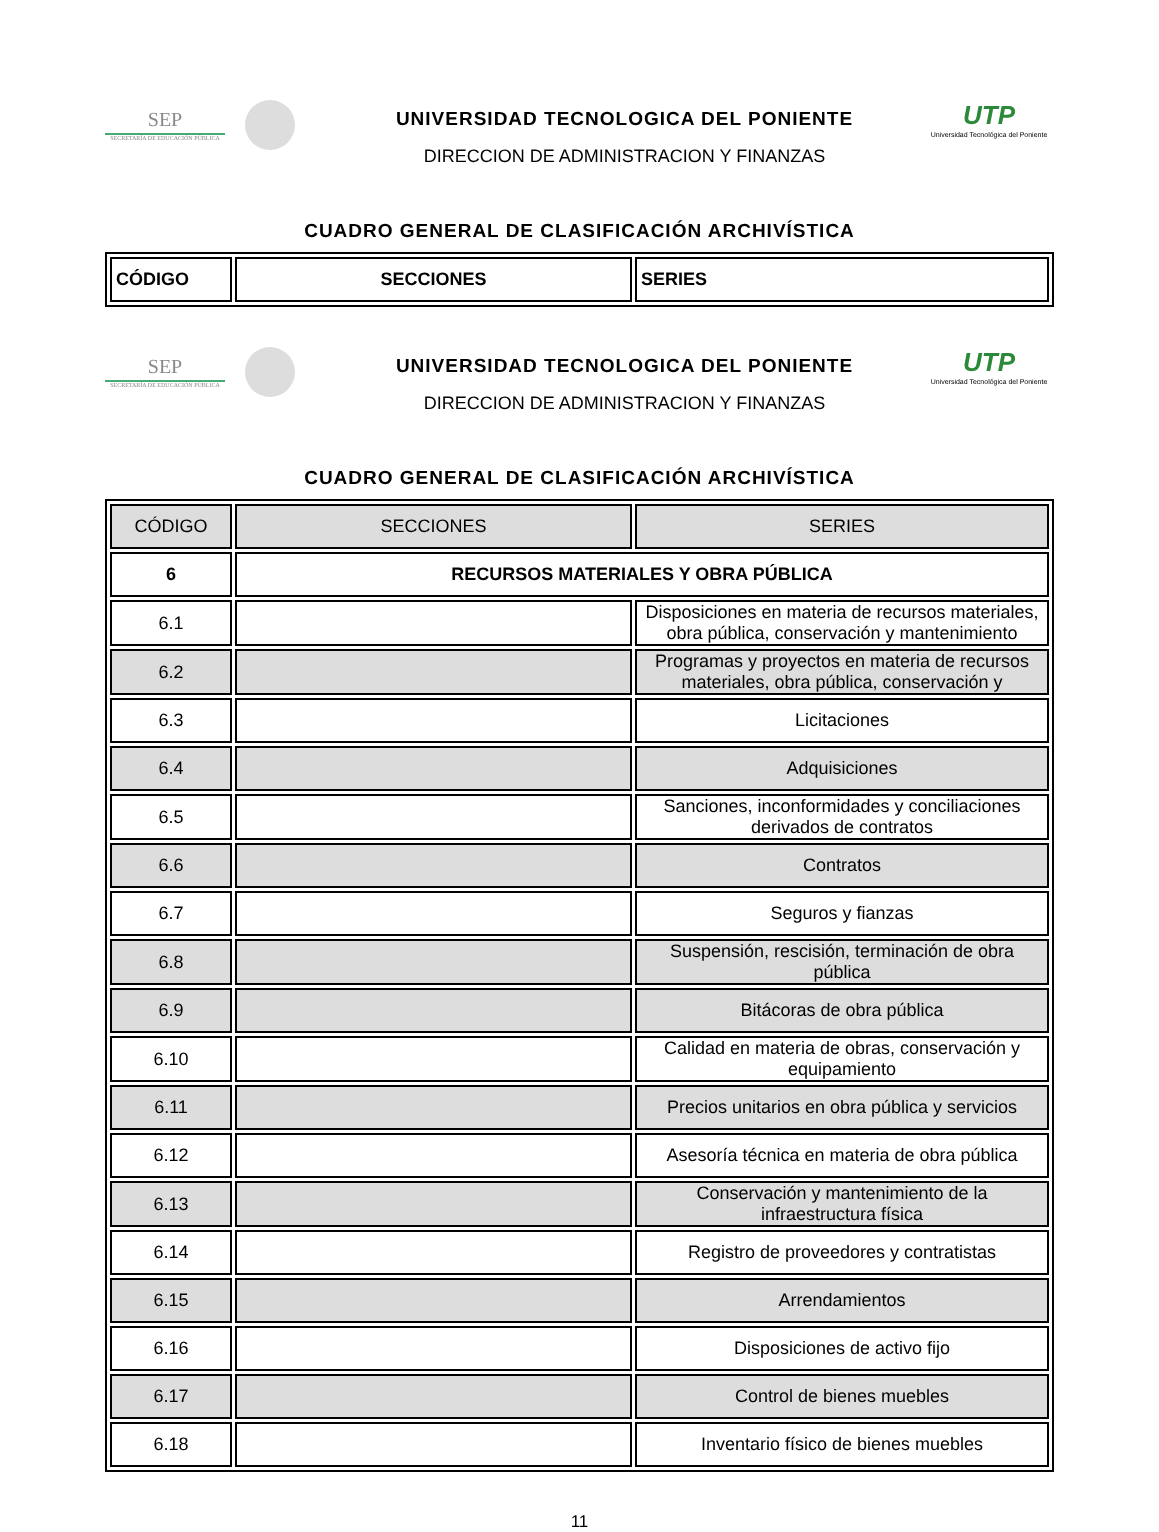SEP
SECRETARÍA DE EDUCACIÓN PÚBLICA
UNIVERSIDAD TECNOLOGICA DEL PONIENTE
DIRECCION DE ADMINISTRACION Y FINANZAS
UTP
Universidad Tecnológica del Poniente
CUADRO GENERAL DE CLASIFICACIÓN ARCHIVÍSTICA
| CÓDIGO | SECCIONES | SERIES |
| --- | --- | --- |
SEP
SECRETARÍA DE EDUCACIÓN PÚBLICA
UNIVERSIDAD TECNOLOGICA DEL PONIENTE
DIRECCION DE ADMINISTRACION Y FINANZAS
UTP
Universidad Tecnológica del Poniente
CUADRO GENERAL DE CLASIFICACIÓN ARCHIVÍSTICA
| CÓDIGO | SECCIONES | SERIES |
| --- | --- | --- |
| 6 | RECURSOS MATERIALES Y OBRA PÚBLICA | |
| 6.1 | | Disposiciones en materia de recursos materiales, obra pública, conservación y mantenimiento |
| 6.2 | | Programas y proyectos en materia de recursos materiales, obra pública, conservación y |
| 6.3 | | Licitaciones |
| 6.4 | | Adquisiciones |
| 6.5 | | Sanciones, inconformidades y conciliaciones derivados de contratos |
| 6.6 | | Contratos |
| 6.7 | | Seguros y fianzas |
| 6.8 | | Suspensión, rescisión, terminación de obra pública |
| 6.9 | | Bitácoras de obra pública |
| 6.10 | | Calidad en materia de obras, conservación y equipamiento |
| 6.11 | | Precios unitarios en obra pública y servicios |
| 6.12 | | Asesoría técnica en materia de obra pública |
| 6.13 | | Conservación y mantenimiento de la infraestructura física |
| 6.14 | | Registro de proveedores y contratistas |
| 6.15 | | Arrendamientos |
| 6.16 | | Disposiciones de activo fijo |
| 6.17 | | Control de bienes muebles |
| 6.18 | | Inventario físico de bienes muebles |
11